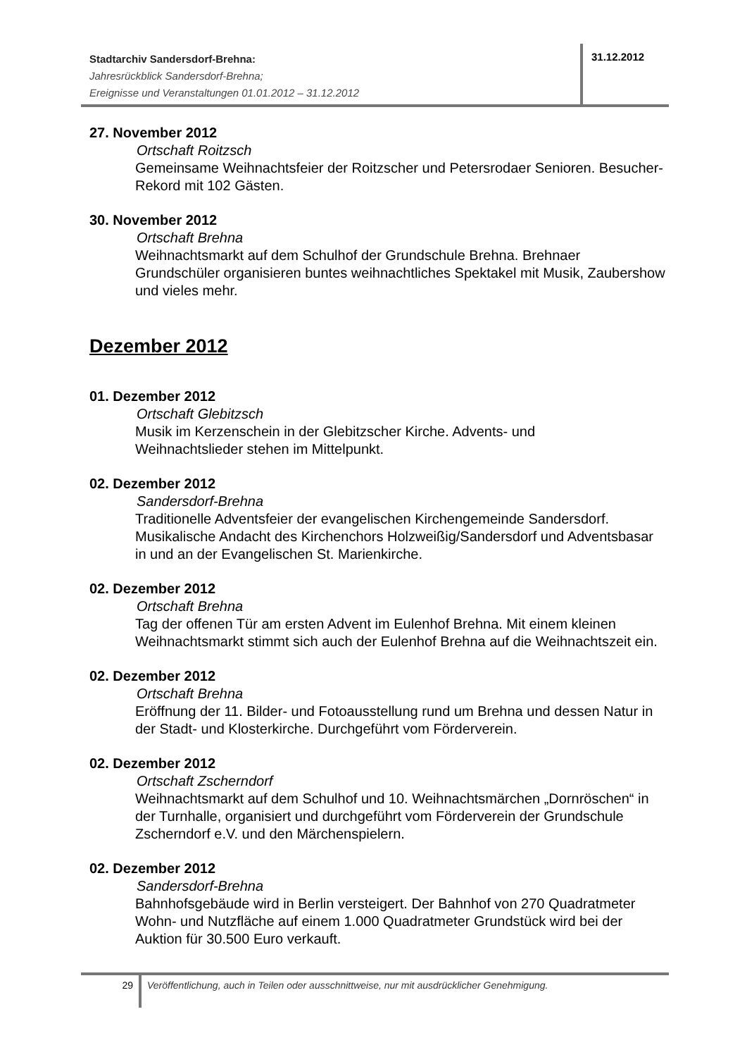Stadtarchiv Sandersdorf-Brehna:
Jahresrückblick Sandersdorf-Brehna;
Ereignisse und Veranstaltungen 01.01.2012 – 31.12.2012
31.12.2012
27. November 2012
Ortschaft Roitzsch
Gemeinsame Weihnachtsfeier der Roitzscher und Petersrodaer Senioren. Besucher-Rekord mit 102 Gästen.
30. November 2012
Ortschaft Brehna
Weihnachtsmarkt auf dem Schulhof der Grundschule Brehna. Brehnaer Grundschüler organisieren buntes weihnachtliches Spektakel mit Musik, Zaubershow und vieles mehr.
Dezember 2012
01. Dezember 2012
Ortschaft Glebitzsch
Musik im Kerzenschein in der Glebitzscher Kirche. Advents- und
Weihnachtslieder stehen im Mittelpunkt.
02. Dezember 2012
Sandersdorf-Brehna
Traditionelle Adventsfeier der evangelischen Kirchengemeinde Sandersdorf. Musikalische Andacht des Kirchenchors Holzweißig/Sandersdorf und Adventsbasar in und an der Evangelischen St. Marienkirche.
02. Dezember 2012
Ortschaft Brehna
Tag der offenen Tür am ersten Advent im Eulenhof Brehna. Mit einem kleinen Weihnachtsmarkt stimmt sich auch der Eulenhof Brehna auf die Weihnachtszeit ein.
02. Dezember 2012
Ortschaft Brehna
Eröffnung der 11. Bilder- und Fotoausstellung rund um Brehna und dessen Natur in der Stadt- und Klosterkirche. Durchgeführt vom Förderverein.
02. Dezember 2012
Ortschaft Zscherndorf
Weihnachtsmarkt auf dem Schulhof und 10. Weihnachtsmärchen „Dornröschen“ in der Turnhalle, organisiert und durchgeführt vom Förderverein der Grundschule Zscherndorf e.V. und den Märchenspielern.
02. Dezember 2012
Sandersdorf-Brehna
Bahnhofsgebäude wird in Berlin versteigert. Der Bahnhof von 270 Quadratmeter Wohn- und Nutzfläche auf einem 1.000 Quadratmeter Grundstück wird bei der Auktion für 30.500 Euro verkauft.
29
Veröffentlichung, auch in Teilen oder ausschnittweise, nur mit ausdrücklicher Genehmigung.